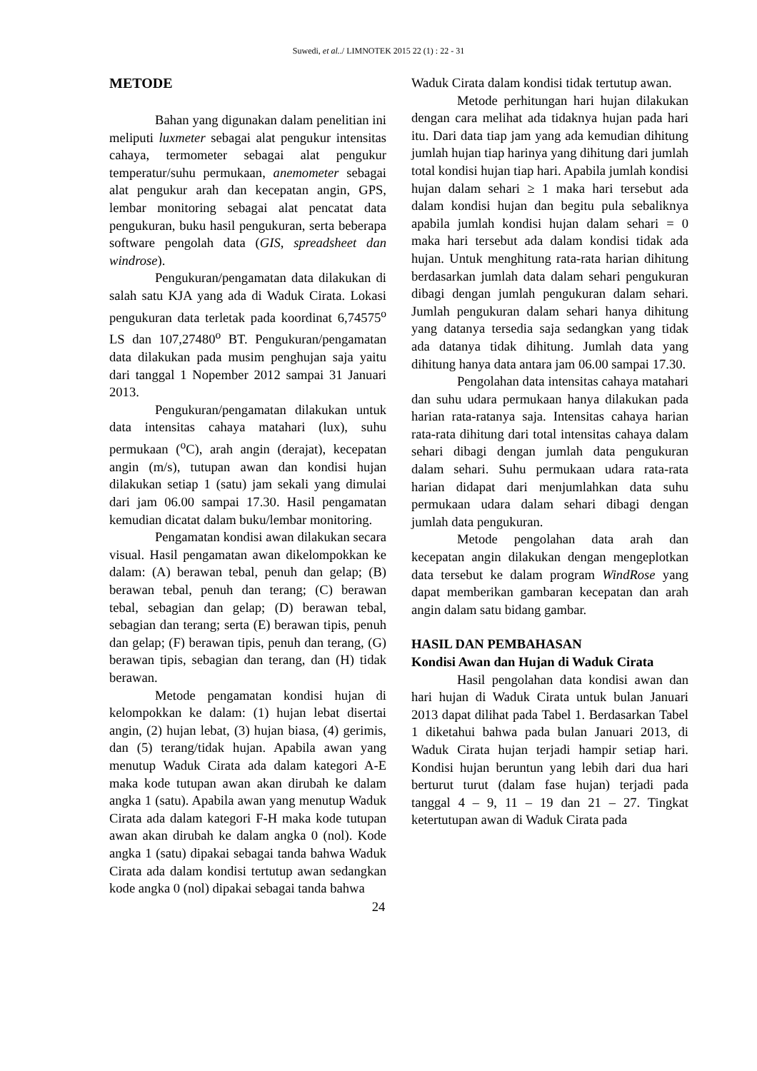Suwedi, et al../ LIMNOTEK 2015 22 (1) : 22 - 31
METODE
Bahan yang digunakan dalam penelitian ini meliputi luxmeter sebagai alat pengukur intensitas cahaya, termometer sebagai alat pengukur temperatur/suhu permukaan, anemometer sebagai alat pengukur arah dan kecepatan angin, GPS, lembar monitoring sebagai alat pencatat data pengukuran, buku hasil pengukuran, serta beberapa software pengolah data (GIS, spreadsheet dan windrose).
Pengukuran/pengamatan data dilakukan di salah satu KJA yang ada di Waduk Cirata. Lokasi pengukuran data terletak pada koordinat 6,74575<sup>o</sup> LS dan 107,27480<sup>o</sup> BT. Pengukuran/pengamatan data dilakukan pada musim penghujan saja yaitu dari tanggal 1 Nopember 2012 sampai 31 Januari 2013.
Pengukuran/pengamatan dilakukan untuk data intensitas cahaya matahari (lux), suhu permukaan (<sup>o</sup>C), arah angin (derajat), kecepatan angin (m/s), tutupan awan dan kondisi hujan dilakukan setiap 1 (satu) jam sekali yang dimulai dari jam 06.00 sampai 17.30. Hasil pengamatan kemudian dicatat dalam buku/lembar monitoring.
Pengamatan kondisi awan dilakukan secara visual. Hasil pengamatan awan dikelompokkan ke dalam: (A) berawan tebal, penuh dan gelap; (B) berawan tebal, penuh dan terang; (C) berawan tebal, sebagian dan gelap; (D) berawan tebal, sebagian dan terang; serta (E) berawan tipis, penuh dan gelap; (F) berawan tipis, penuh dan terang, (G) berawan tipis, sebagian dan terang, dan (H) tidak berawan.
Metode pengamatan kondisi hujan di kelompokkan ke dalam: (1) hujan lebat disertai angin, (2) hujan lebat, (3) hujan biasa, (4) gerimis, dan (5) terang/tidak hujan. Apabila awan yang menutup Waduk Cirata ada dalam kategori A-E maka kode tutupan awan akan dirubah ke dalam angka 1 (satu). Apabila awan yang menutup Waduk Cirata ada dalam kategori F-H maka kode tutupan awan akan dirubah ke dalam angka 0 (nol). Kode angka 1 (satu) dipakai sebagai tanda bahwa Waduk Cirata ada dalam kondisi tertutup awan sedangkan kode angka 0 (nol) dipakai sebagai tanda bahwa
Waduk Cirata dalam kondisi tidak tertutup awan.
Metode perhitungan hari hujan dilakukan dengan cara melihat ada tidaknya hujan pada hari itu. Dari data tiap jam yang ada kemudian dihitung jumlah hujan tiap harinya yang dihitung dari jumlah total kondisi hujan tiap hari. Apabila jumlah kondisi hujan dalam sehari ≥ 1 maka hari tersebut ada dalam kondisi hujan dan begitu pula sebaliknya apabila jumlah kondisi hujan dalam sehari = 0 maka hari tersebut ada dalam kondisi tidak ada hujan. Untuk menghitung rata-rata harian dihitung berdasarkan jumlah data dalam sehari pengukuran dibagi dengan jumlah pengukuran dalam sehari. Jumlah pengukuran dalam sehari hanya dihitung yang datanya tersedia saja sedangkan yang tidak ada datanya tidak dihitung. Jumlah data yang dihitung hanya data antara jam 06.00 sampai 17.30.
Pengolahan data intensitas cahaya matahari dan suhu udara permukaan hanya dilakukan pada harian rata-ratanya saja. Intensitas cahaya harian rata-rata dihitung dari total intensitas cahaya dalam sehari dibagi dengan jumlah data pengukuran dalam sehari. Suhu permukaan udara rata-rata harian didapat dari menjumlahkan data suhu permukaan udara dalam sehari dibagi dengan jumlah data pengukuran.
Metode pengolahan data arah dan kecepatan angin dilakukan dengan mengeplotkan data tersebut ke dalam program WindRose yang dapat memberikan gambaran kecepatan dan arah angin dalam satu bidang gambar.
HASIL DAN PEMBAHASAN
Kondisi Awan dan Hujan di Waduk Cirata
Hasil pengolahan data kondisi awan dan hari hujan di Waduk Cirata untuk bulan Januari 2013 dapat dilihat pada Tabel 1. Berdasarkan Tabel 1 diketahui bahwa pada bulan Januari 2013, di Waduk Cirata hujan terjadi hampir setiap hari. Kondisi hujan beruntun yang lebih dari dua hari berturut turut (dalam fase hujan) terjadi pada tanggal 4 – 9, 11 – 19 dan 21 – 27. Tingkat ketertutupan awan di Waduk Cirata pada
24